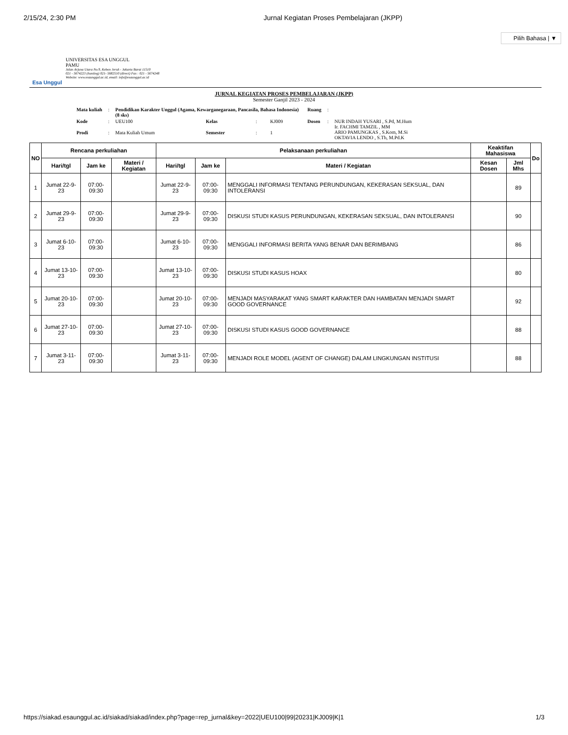2/15/24, 2:30 PM Jurnal Kegiatan Proses Pembelajaran (JKPP)
Pilih Bahasa | ▼
Esa Unggul
UNIVERSITAS ESA UNGGUL
PAMU
Jalan Arjuna Utara No.9, Kebon Jeruk - Jakarta Barat 11510
021 - 5674223 (hunting) 021- 5682510 (direct) Fax : 021 - 5674248
Website: www.esaunggul.ac.id, email: info@esaunggul.ac.id
JURNAL KEGIATAN PROSES PEMBELAJARAN (JKPP)
Semester Ganjil 2023 - 2024
| Mata kuliah | : | Pendidikan Karakter Unggul (Agama, Kewarganegaraan, Pancasila, Bahasa Indonesia) (8 sks) | | | | Ruang | : | |
| Kode | : | UEU100 | Kelas | : | KJ009 | Dosen | : | NUR INDAH YUSARI , S.Pd, M.Hum Ir. FACHMI TAMZIL , MM ARIO PAMUNGKAS , S.Kom, M.Si OKTAVIA LENDO , S.Th, M.Pd.K |
| Prodi | : | Mata Kuliah Umum | Semester | : | 1 | | | |
| NO | Rencana perkuliahan | | | Pelaksanaan perkuliahan | | | Keaktifan Mahasiswa | | Do |
| --- | --- | --- | --- | --- | --- | --- | --- | --- | --- |
| | Hari/tgl | Jam ke | Materi / Kegiatan | Hari/tgl | Jam ke | Materi / Kegiatan | Kesan Dosen | Jml Mhs | |
| 1 | Jumat 22-9-23 | 07:00-09:30 | | Jumat 22-9-23 | 07:00-09:30 | MENGGALI INFORMASI TENTANG PERUNDUNGAN, KEKERASAN SEKSUAL, DAN INTOLERANSI | | 89 | |
| 2 | Jumat 29-9-23 | 07:00-09:30 | | Jumat 29-9-23 | 07:00-09:30 | DISKUSI STUDI KASUS PERUNDUNGAN, KEKERASAN SEKSUAL, DAN INTOLERANSI | | 90 | |
| 3 | Jumat 6-10-23 | 07:00-09:30 | | Jumat 6-10-23 | 07:00-09:30 | MENGGALI INFORMASI BERITA YANG BENAR DAN BERIMBANG | | 86 | |
| 4 | Jumat 13-10-23 | 07:00-09:30 | | Jumat 13-10-23 | 07:00-09:30 | DISKUSI STUDI KASUS HOAX | | 80 | |
| 5 | Jumat 20-10-23 | 07:00-09:30 | | Jumat 20-10-23 | 07:00-09:30 | MENJADI MASYARAKAT YANG SMART KARAKTER DAN HAMBATAN MENJADI SMART GOOD GOVERNANCE | | 92 | |
| 6 | Jumat 27-10-23 | 07:00-09:30 | | Jumat 27-10-23 | 07:00-09:30 | DISKUSI STUDI KASUS GOOD GOVERNANCE | | 88 | |
| 7 | Jumat 3-11-23 | 07:00-09:30 | | Jumat 3-11-23 | 07:00-09:30 | MENJADI ROLE MODEL (AGENT OF CHANGE) DALAM LINGKUNGAN INSTITUSI | | 88 | |
https://siakad.esaunggul.ac.id/siakad/siakad/index.php?page=rep_jurnal&key=2022|UEU100|99|20231|KJ009|K|1 1/3